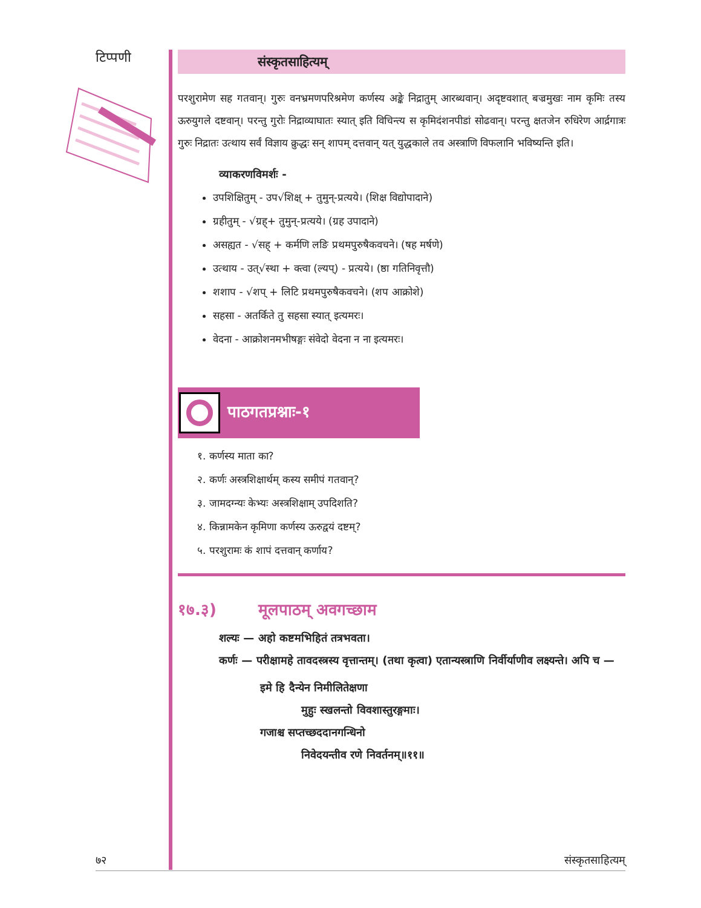टिप्पणी
संस्कृतसाहित्यम्
परशुरामेण सह गतवान्। गुरुः वनभ्रमणपरिश्रमेण कर्णस्य अङ्के निद्रातुम् आरब्धवान्। अदृष्टवशात् बज्रमुखः नाम कृमिः तस्य ऊरुयुगले दष्टवान्। परन्तु गुरोः निद्राव्याघातः स्यात् इति विचिन्त्य स कृमिदंशनपीडां सोढवान्। परन्तु क्षतजेन रुधिरेण आर्द्रगात्रः गुरुः निद्रातः उत्थाय सर्वं विज्ञाय क्रुद्धः सन् शापम् दत्तवान् यत् युद्धकाले तव अस्त्राणि विफलानि भविष्यन्ति इति।
व्याकरणविमर्शः -
उपशिक्षितुम् - उप√शिक्ष् + तुमुन्-प्रत्यये। (शिक्ष विद्योपादाने)
ग्रहीतुम् - √ग्रह्+ तुमुन्-प्रत्यये। (ग्रह उपादाने)
असह्यत - √सह् + कर्मणि लङि प्रथमपुरुषैकवचने। (षह मर्षणे)
उत्थाय - उत्√स्था + क्त्वा (ल्यप्) - प्रत्यये। (ष्ठा गतिनिवृत्तौ)
शशाप - √शप् + लिटि प्रथमपुरुषैकवचने। (शप आक्रोशे)
सहसा - अतर्किते तु सहसा स्यात् इत्यमरः।
वेदना - आक्रोशनमभीषङ्गः संवेदो वेदना न ना इत्यमरः।
पाठगतप्रश्नाः-१
१. कर्णस्य माता का?
२. कर्णः अस्त्रशिक्षार्थम् कस्य समीपं गतवान्?
३. जामदग्न्यः केभ्यः अस्त्रशिक्षाम् उपदिशति?
४. किन्नामकेन कृमिणा कर्णस्य ऊरुद्वयं दष्टम्?
५. परशुरामः कं शापं दत्तवान् कर्णाय?
१७.३) मूलपाठम् अवगच्छाम
शल्यः — अहो कष्टमभिहितं तत्रभवता।
कर्णः — परीक्षामहे तावदस्त्रस्य वृत्तान्तम्। (तथा कृत्वा) एतान्यस्त्राणि निर्वीर्याणीव लक्ष्यन्ते। अपि च —
इमे हि दैन्येन निमीलितेक्षणा
मुहुः स्खलन्तो विवशास्तुरङ्गमाः।
गजाश्च सप्तच्छददानगन्धिनो
निवेदयन्तीव रणे निवर्तनम्॥११॥
७२ संस्कृतसाहित्यम्